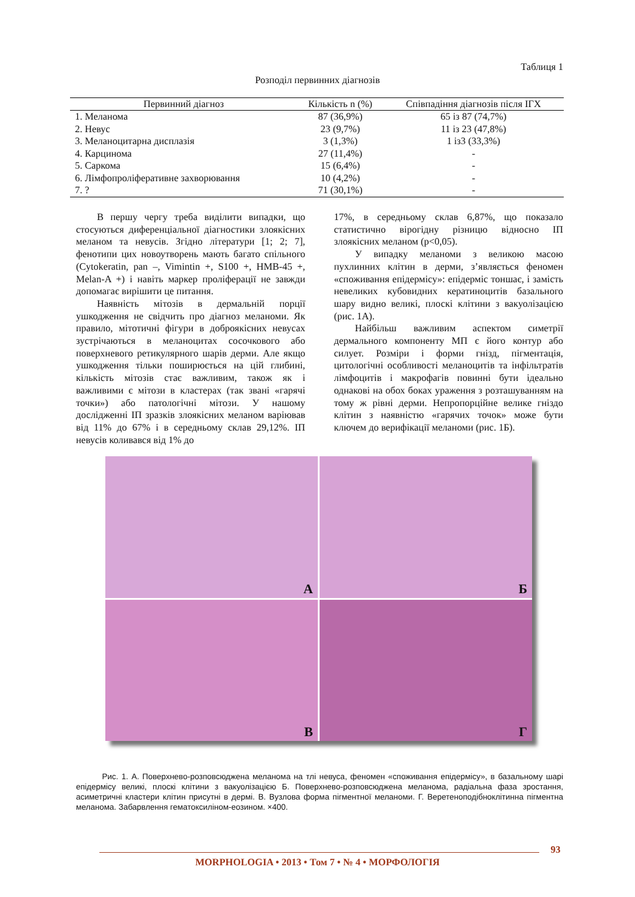Таблиця 1
Розподіл первинних діагнозів
| Первинний діагноз | Кількість n (%) | Співпадіння діагнозів після ІГХ |
| --- | --- | --- |
| 1. Меланома | 87 (36,9%) | 65 із 87 (74,7%) |
| 2. Невус | 23 (9,7%) | 11 із 23 (47,8%) |
| 3. Меланоцитарна дисплазія | 3 (1,3%) | 1 із3 (33,3%) |
| 4. Карцинома | 27 (11,4%) | - |
| 5. Саркома | 15 (6,4%) | - |
| 6. Лімфопроліферативне захворювання | 10 (4,2%) | - |
| 7. ? | 71 (30,1%) | - |
В першу чергу треба виділити випадки, що стосуються диференціальної діагностики злоякісних меланом та невусів. Згідно літератури [1; 2; 7], фенотипи цих новоутворень мають багато спільного (Cytokeratin, pan –, Vimintin +, S100 +, HMB-45 +, Melan-A +) і навіть маркер проліферації не завжди допомагає вирішити це питання.
Наявність мітозів в дермальній порції ушкодження не свідчить про діагноз меланоми. Як правило, мітотичні фігури в доброякісних невусах зустрічаються в меланоцитах сосочкового або поверхневого ретикулярного шарів дерми. Але якщо ушкодження тільки поширюється на цій глибині, кількість мітозів стає важливим, також як і важливими є мітози в кластерах (так звані «гарячі точки») або патологічні мітози. У нашому дослідженні ІП зразків злоякісних меланом варіював від 11% до 67% і в середньому склав 29,12%. ІП невусів коливався від 1% до
17%, в середньому склав 6,87%, що показало статистично вірогідну різницю відносно ІП злоякісних меланом (p<0,05).
У випадку меланоми з великою масою пухлинних клітин в дерми, з’являється феномен «споживання епідермісу»: епідерміс тоншає, і замість невеликих кубовидних кератиноцитів базального шару видно великі, плоскі клітини з вакуолізацією (рис. 1А).
Найбільш важливим аспектом симетрії дермального компоненту МП є його контур або силует. Розміри і форми гнізд, пігментація, цитологічні особливості меланоцитів та інфільтратів лімфоцитів і макрофагів повинні бути ідеально однакові на обох боках ураження з розташуванням на тому ж рівні дерми. Непропорційне велике гніздо клітин з наявністю «гарячих точок» може бути ключем до верифікації меланоми (рис. 1Б).
А
Б
В
Г
Рис. 1. А. Поверхнево-розповсюджена меланома на тлі невуса, феномен «споживання епідермісу», в базальному шарі епідермісу великі, плоскі клітини з вакуолізацією Б. Поверхнево-розповсюджена меланома, радіальна фаза зростання, асиметричні кластери клітин присутні в дермі. В. Вузлова форма пігментної меланоми. Г. Веретеноподібноклітинна пігментна меланома. Забарвлення гематоксиліном-еозином. ×400.
93
MORPHOLOGIA • 2013 • Том 7 • № 4 • МОРФОЛОГІЯ